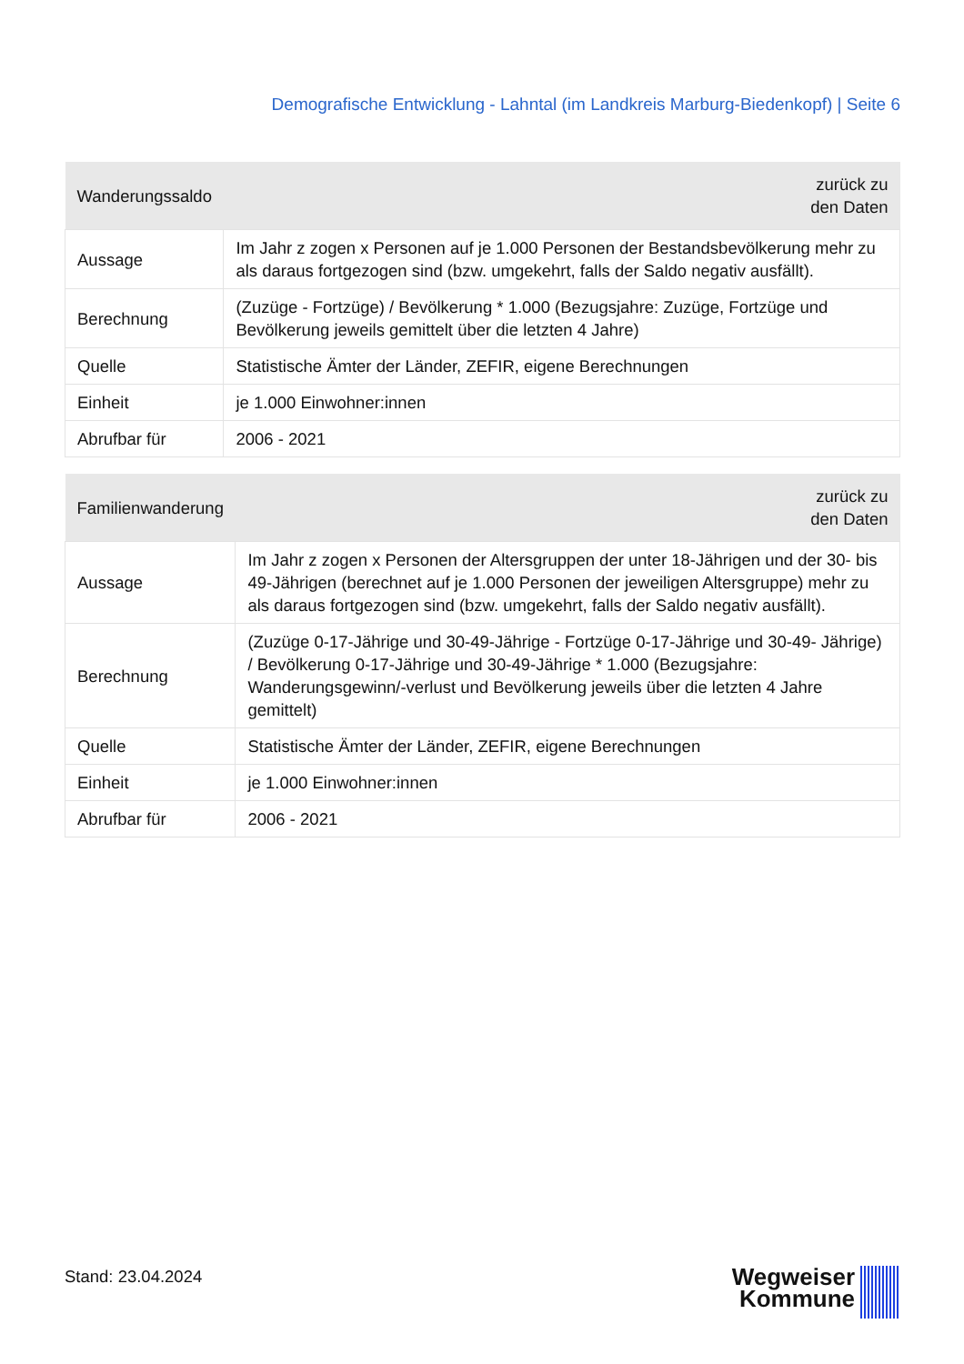Demografische Entwicklung - Lahntal (im Landkreis Marburg-Biedenkopf) | Seite 6
| Wanderungssaldo | zurück zu den Daten |
| --- | --- |
| Aussage | Im Jahr z zogen x Personen auf je 1.000 Personen der Bestandsbevölkerung mehr zu als daraus fortgezogen sind (bzw. umgekehrt, falls der Saldo negativ ausfällt). |
| Berechnung | (Zuzüge - Fortzüge) / Bevölkerung * 1.000 (Bezugsjahre: Zuzüge, Fortzüge und Bevölkerung jeweils gemittelt über die letzten 4 Jahre) |
| Quelle | Statistische Ämter der Länder, ZEFIR, eigene Berechnungen |
| Einheit | je 1.000 Einwohner:innen |
| Abrufbar für | 2006 - 2021 |
| Familienwanderung | zurück zu den Daten |
| --- | --- |
| Aussage | Im Jahr z zogen x Personen der Altersgruppen der unter 18-Jährigen und der 30- bis 49-Jährigen (berechnet auf je 1.000 Personen der jeweiligen Altersgruppe) mehr zu als daraus fortgezogen sind (bzw. umgekehrt, falls der Saldo negativ ausfällt). |
| Berechnung | (Zuzüge 0-17-Jährige und 30-49-Jährige - Fortzüge 0-17-Jährige und 30-49- Jährige) / Bevölkerung 0-17-Jährige und 30-49-Jährige * 1.000 (Bezugsjahre: Wanderungsgewinn/-verlust und Bevölkerung jeweils über die letzten 4 Jahre gemittelt) |
| Quelle | Statistische Ämter der Länder, ZEFIR, eigene Berechnungen |
| Einheit | je 1.000 Einwohner:innen |
| Abrufbar für | 2006 - 2021 |
Stand: 23.04.2024
Wegweiser
Kommune